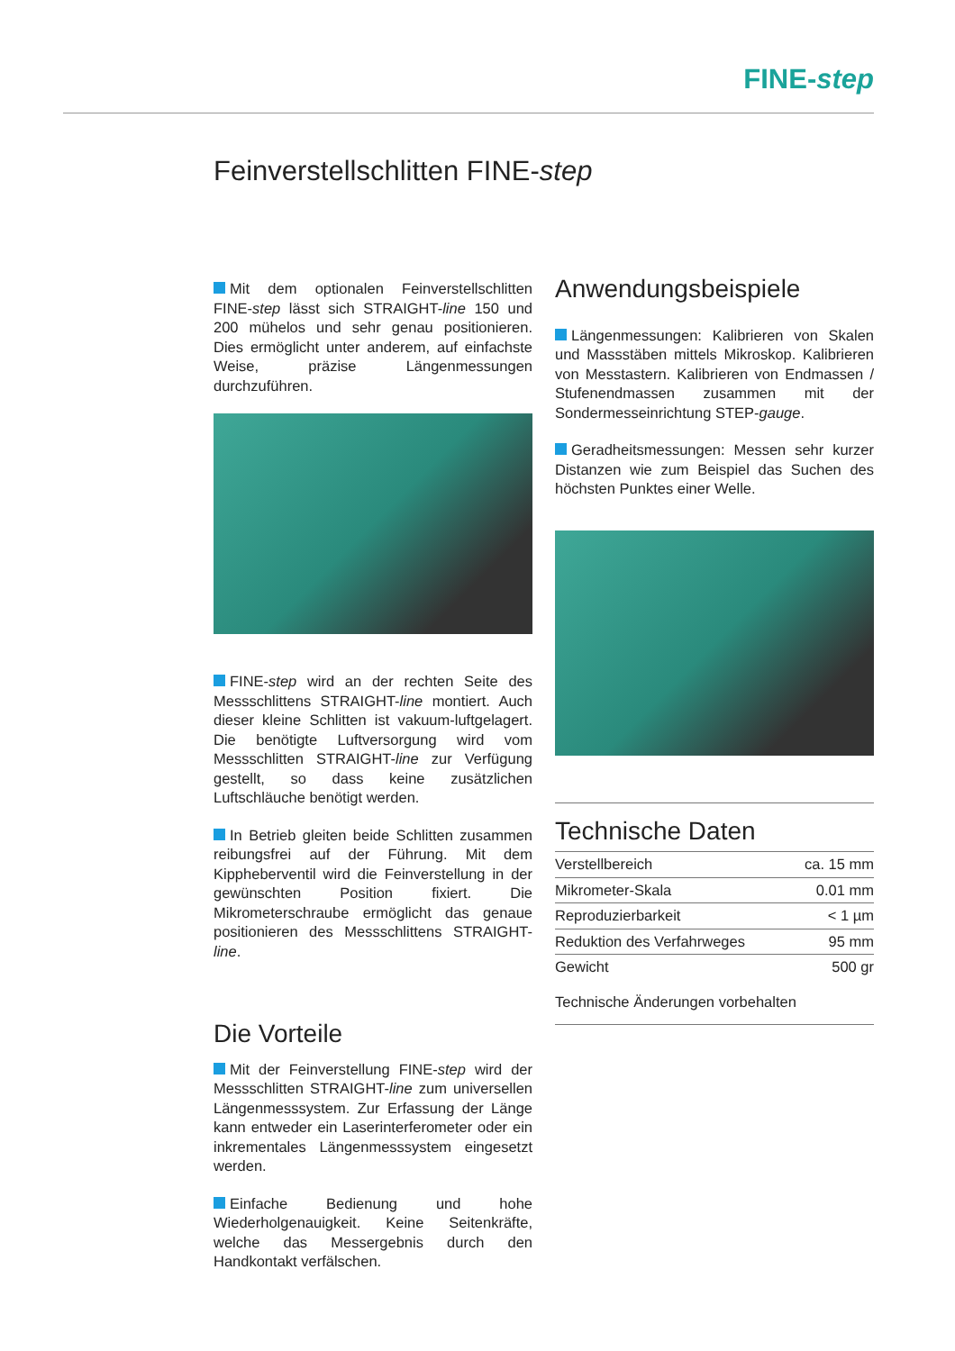FINE-step
Feinverstellschlitten FINE-step
Mit dem optionalen Feinverstellschlitten FINE-step lässt sich STRAIGHT-line 150 und 200 mühelos und sehr genau positionieren. Dies ermöglicht unter anderem, auf einfachste Weise, präzise Längenmessungen durchzuführen.
FINE-step wird an der rechten Seite des Messschlittens STRAIGHT-line montiert. Auch dieser kleine Schlitten ist vakuum-luftgelagert. Die benötigte Luftversorgung wird vom Messschlitten STRAIGHT-line zur Verfügung gestellt, so dass keine zusätzlichen Luftschläuche benötigt werden.
In Betrieb gleiten beide Schlitten zusammen reibungsfrei auf der Führung. Mit dem Kippheberventil wird die Feinverstellung in der gewünschten Position fixiert. Die Mikrometerschraube ermöglicht das genaue positionieren des Messschlittens STRAIGHT-line.
Die Vorteile
Mit der Feinverstellung FINE-step wird der Messschlitten STRAIGHT-line zum universellen Längenmesssystem. Zur Erfassung der Länge kann entweder ein Laserinterferometer oder ein inkrementales Längenmesssystem eingesetzt werden.
Einfache Bedienung und hohe Wiederholgenauigkeit. Keine Seitenkräfte, welche das Messergebnis durch den Handkontakt verfälschen.
Anwendungsbeispiele
Längenmessungen: Kalibrieren von Skalen und Massstäben mittels Mikroskop. Kalibrieren von Messtastern. Kalibrieren von Endmassen / Stufenendmassen zusammen mit der Sondermesseinrichtung STEP-gauge.
Geradheitsmessungen: Messen sehr kurzer Distanzen wie zum Beispiel das Suchen des höchsten Punktes einer Welle.
Technische Daten
| Verstellbereich | ca. 15 mm |
| Mikrometer-Skala | 0.01 mm |
| Reproduzierbarkeit | < 1 µm |
| Reduktion des Verfahrweges | 95 mm |
| Gewicht | 500 gr |
Technische Änderungen vorbehalten